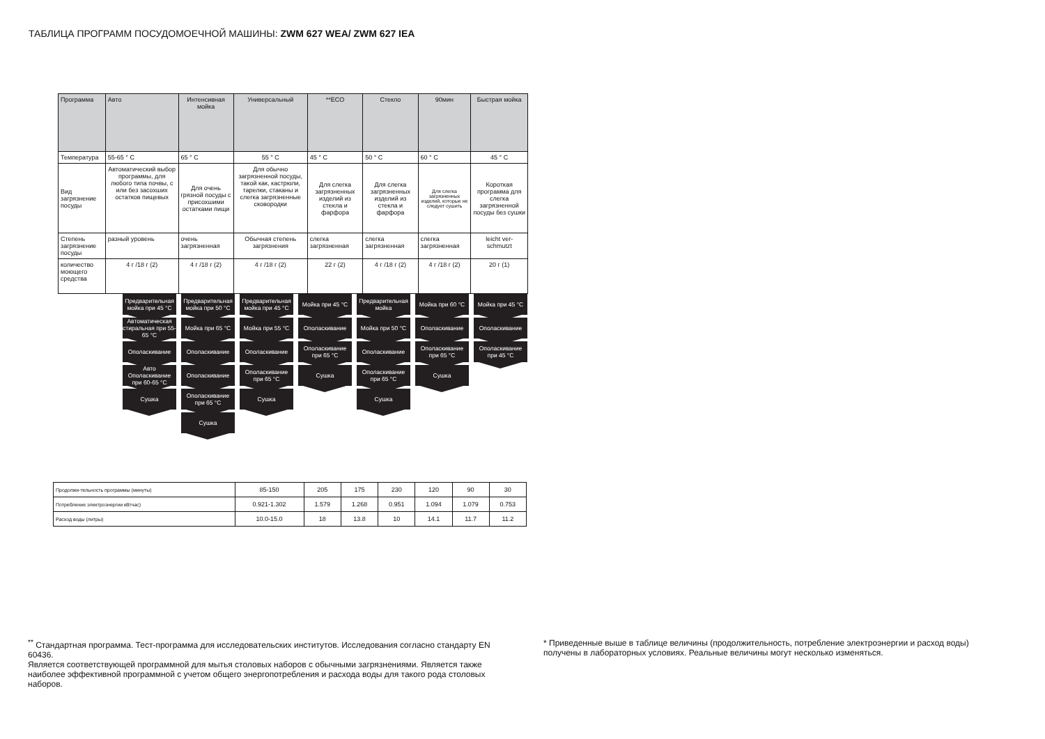ТАБЛИЦА ПРОГРАММ ПОСУДОМОЕЧНОЙ МАШИНЫ: ZWM 627 WEA/ ZWM 627 IEA
| Программа | Авто | Интенсивная мойка | Универсальный | **ECO | Стекло | 90мин | Быстрая мойка |
| Температура | 55-65 ° C | 65 ° C | 55 ° C | 45 ° C | 50 ° C | 60 ° C | 45 ° C |
| Вид загрязнение посуды | Автоматический выбор программы, для любого типа почвы, с или без засохших остатков пищевых | Для очень грязной посуды с присохшими остатками пищи | Для обычно загрязненной посуды, такой как, кастрюли, тарелки, стаканы и слегка загрязненные сковородки | Для слегка загрязненных изделий из стекла и фарфора | Для слегка загрязненных изделий из стекла и фарфора | Для слегка загрязненных изделий, которые не следует сушить | Короткая программа для слегка загрязненной посуды без сушки |
| Степень загрязнение посуды | разный уровень | очень загрязненная | Обычная степень загрязнения | слегка загрязненная | слегка загрязненная | слегка загрязненная | leicht ver-schmutzt |
| количество моющего средства | 4 г /18 г (2) | 4 г /18 г (2) | 4 г /18 г (2) | 22 г (2) | 4 г /18 г (2) | 4 г /18 г (2) | 20 г (1) |
Предварительная мойка при 45 °C
Автоматическая стиральная при 55-65 °C
Ополаскивание
Авто Ополаскивание при 60-65 °C
Сушка
Предварительная мойка при 50 °C
Мойка при 65 °C
Ополаскивание
Ополаскивание
Ополаскивание при 65 °C
Сушка
Предварительная мойка при 45 °C
Мойка при 55 °C
Ополаскивание
Ополаскивание при 65 °C
Сушка
Мойка при 45 °C
Ополаскивание
Ополаскивание при 65 °C
Сушка
Предварительная мойка
Мойка при 50 °C
Ополаскивание
Ополаскивание при 65 °C
Сушка
Мойка при 60 °C
Ополаскивание
Ополаскивание при 65 °C
Сушка
Мойка при 45 °C
Ополаскивание
Ополаскивание при 45 °C
| Продолжи-тельность программы (минуты) | 85-150 | 205 | 175 | 230 | 120 | 90 | 30 |
| Потребление электроэнергии кВтчас) | 0.921-1.302 | 1.579 | 1.268 | 0.951 | 1.094 | 1.079 | 0.753 |
| Расход воды (литры) | 10.0-15.0 | 18 | 13.8 | 10 | 14.1 | 11.7 | 11.2 |
<sup>**</sup> Стандартная программа. Тест-программа для исследовательских институтов. Исследования согласно стандарту EN 60436.
Является соответствующей программной для мытья столовых наборов с обычными загрязнениями. Является также наиболее эффективной программной с учетом общего энергопотребления и расхода воды для такого рода столовых наборов.
* Приведенные выше в таблице величины (продолжительность, потребление электроэнергии и расход воды) получены в лабораторных условиях. Реальные величины могут несколько изменяться.